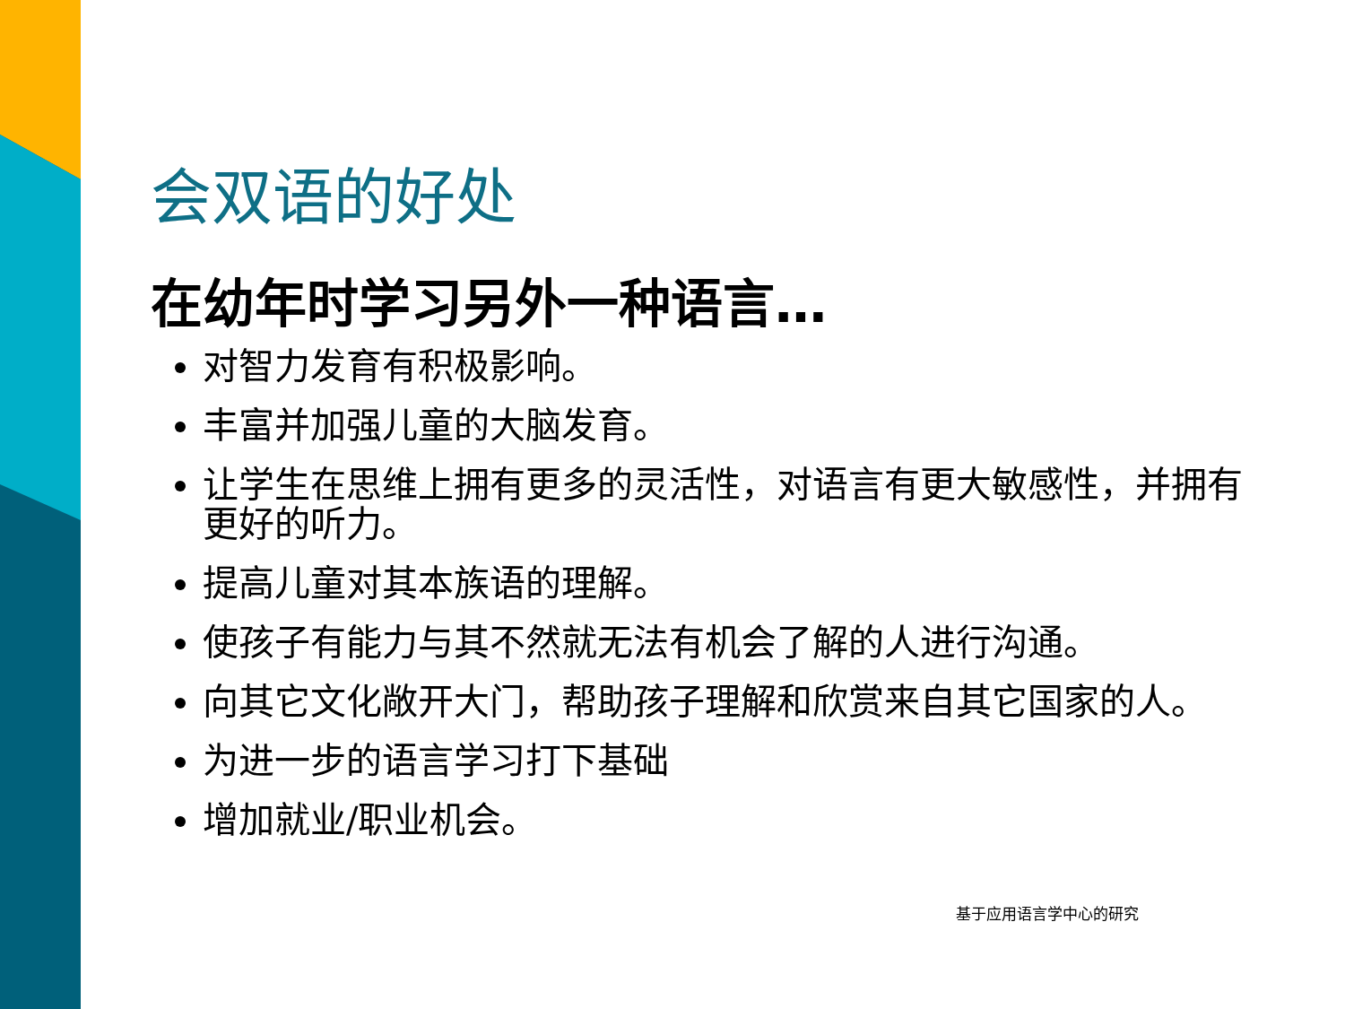会双语的好处
在幼年时学习另外一种语言…
对智力发育有积极影响。
丰富并加强儿童的大脑发育。
让学生在思维上拥有更多的灵活性，对语言有更大敏感性，并拥有更好的听力。
提高儿童对其本族语的理解。
使孩子有能力与其不然就无法有机会了解的人进行沟通。
向其它文化敞开大门，帮助孩子理解和欣赏来自其它国家的人。
为进一步的语言学习打下基础
增加就业/职业机会。
基于应用语言学中心的研究